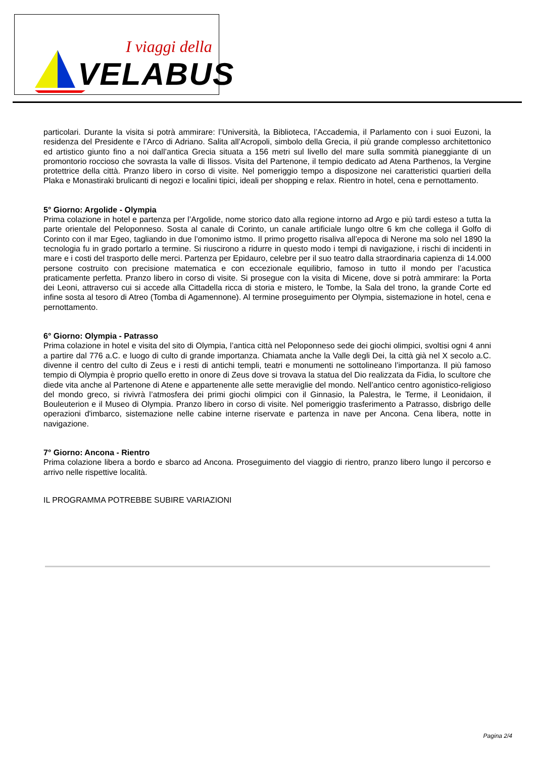I viaggi della
VELABUS
particolari. Durante la visita si potrà ammirare: l’Università, la Biblioteca, l’Accademia, il Parlamento con i suoi Euzoni, la residenza del Presidente e l’Arco di Adriano. Salita all’Acropoli, simbolo della Grecia, il più grande complesso architettonico ed artistico giunto fino a noi dall’antica Grecia situata a 156 metri sul livello del mare sulla sommità pianeggiante di un promontorio roccioso che sovrasta la valle di Ilissos. Visita del Partenone, il tempio dedicato ad Atena Parthenos, la Vergine protettrice della città. Pranzo libero in corso di visite. Nel pomeriggio tempo a disposizone nei caratteristici quartieri della Plaka e Monastiraki brulicanti di negozi e localini tipici, ideali per shopping e relax. Rientro in hotel, cena e pernottamento.
5° Giorno: Argolide - Olympia
Prima colazione in hotel e partenza per l’Argolide, nome storico dato alla regione intorno ad Argo e più tardi esteso a tutta la parte orientale del Peloponneso. Sosta al canale di Corinto, un canale artificiale lungo oltre 6 km che collega il Golfo di Corinto con il mar Egeo, tagliando in due l’omonimo istmo. Il primo progetto risaliva all’epoca di Nerone ma solo nel 1890 la tecnologia fu in grado portarlo a termine. Si riuscirono a ridurre in questo modo i tempi di navigazione, i rischi di incidenti in mare e i costi del trasporto delle merci. Partenza per Epidauro, celebre per il suo teatro dalla straordinaria capienza di 14.000 persone costruito con precisione matematica e con eccezionale equilibrio, famoso in tutto il mondo per l’acustica praticamente perfetta. Pranzo libero in corso di visite. Si prosegue con la visita di Micene, dove si potrà ammirare: la Porta dei Leoni, attraverso cui si accede alla Cittadella ricca di storia e mistero, le Tombe, la Sala del trono, la grande Corte ed infine sosta al tesoro di Atreo (Tomba di Agamennone). Al termine proseguimento per Olympia, sistemazione in hotel, cena e pernottamento.
6° Giorno: Olympia - Patrasso
Prima colazione in hotel e visita del sito di Olympia, l’antica città nel Peloponneso sede dei giochi olimpici, svoltisi ogni 4 anni a partire dal 776 a.C. e luogo di culto di grande importanza. Chiamata anche la Valle degli Dei, la città già nel X secolo a.C. divenne il centro del culto di Zeus e i resti di antichi templi, teatri e monumenti ne sottolineano l’importanza. Il più famoso tempio di Olympia è proprio quello eretto in onore di Zeus dove si trovava la statua del Dio realizzata da Fidia, lo scultore che diede vita anche al Partenone di Atene e appartenente alle sette meraviglie del mondo. Nell’antico centro agonistico-religioso del mondo greco, si rivivrà l’atmosfera dei primi giochi olimpici con il Ginnasio, la Palestra, le Terme, il Leonidaion, il Bouleuterion e il Museo di Olympia. Pranzo libero in corso di visite. Nel pomeriggio trasferimento a Patrasso, disbrigo delle operazioni d'imbarco, sistemazione nelle cabine interne riservate e partenza in nave per Ancona. Cena libera, notte in navigazione.
7° Giorno: Ancona - Rientro
Prima colazione libera a bordo e sbarco ad Ancona. Proseguimento del viaggio di rientro, pranzo libero lungo il percorso e arrivo nelle rispettive località.
IL PROGRAMMA POTREBBE SUBIRE VARIAZIONI
Pagina 2/4